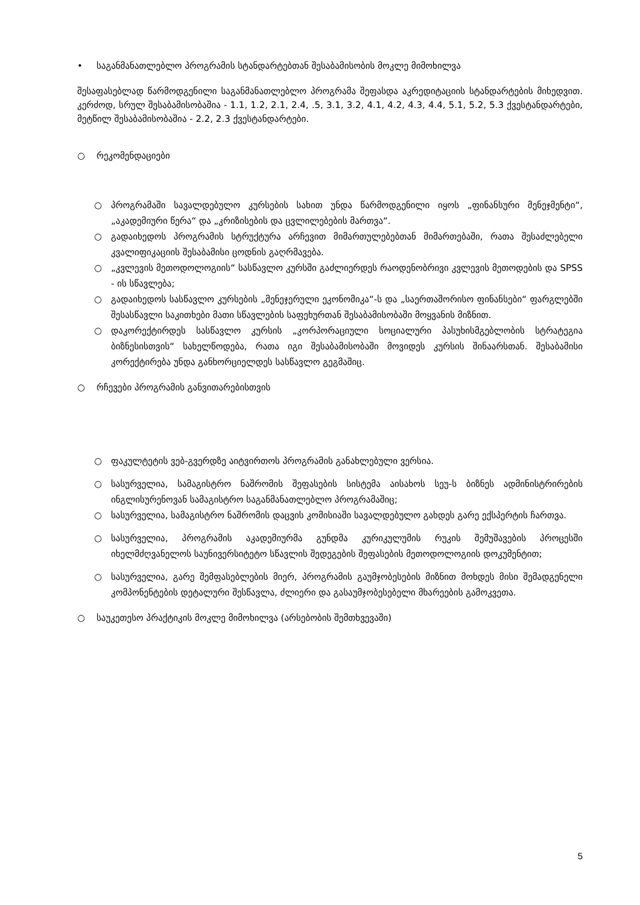• საგანმანათლებლო პროგრამის სტანდარტებთან შესაბამისობის მოკლე მიმოხილვა
შესაფასებლად წარმოდგენილი საგანმანათლებლო პროგრამა შეფასდა აკრედიტაციის სტანდარტების მიხედვით. კერძოდ, სრულ შესაბამისობაშია - 1.1, 1.2, 2.1, 2.4, .5, 3.1, 3.2, 4.1, 4.2, 4.3, 4.4, 5.1, 5.2, 5.3 ქვესტანდარტები, მეტწილ შესაბამისობაშია - 2.2, 2.3 ქვესტანდარტები.
○ რეკომენდაციები
○ პროგრამაში სავალდებულო კურსების სახით უნდა წარმოდგენილი იყოს „ფინანსური მენეჯმენტი“, „აკადემიური წერა“ და „კრიზისების და ცვლილებების მართვა“.
○ გადაიხედოს პროგრამის სტრუქტურა არჩევით მიმართულებებთან მიმართებაში, რათა შესაძლებელი კვალიფიკაციის შესაბამისი ცოდნის გაღრმავება.
○ „კვლევის მეთოდოლოგიის“ სასწავლო კურსში გაძლიერდეს რაოდენობრივი კვლევის მეთოდების და SPSS - ის სწავლება;
○ გადაიხედოს სასწავლო კურსების „მენეჯერული ეკონომიკა“-ს და „საერთაშორისო ფინანსები“ ფარგლებში შესასწავლი საკითხები მათი სწავლების საფეხურთან შესაბამისობაში მოყვანის მიზნით.
○ დაკორექტირდეს სასწავლო კურსის „კორპორაციული სოციალური პასუხისმგებლობის სტრატეგია ბიზნესისთვის“ სახელწოდება, რათა იგი შესაბამისობაში მოვიდეს კურსის შინაარსთან. შესაბამისი კორექტირება უნდა განხორციელდეს სასწავლო გეგმაშიც.
○ რჩევები პროგრამის განვითარებისთვის
○ ფაკულტეტის ვებ-გვერდზე აიტვირთოს პროგრამის განახლებული ვერსია.
○ სასურველია, სამაგისტრო ნაშრომის შეფასების სისტემა აისახოს სეუ-ს ბიზნეს ადმინისტრირების ინგლისურენოვან სამაგისტრო საგანმანათლებლო პროგრამაშიც;
○ სასურველია, სამაგისტრო ნაშრომის დაცვის კომისიაში სავალდებულო გახდეს გარე ექსპერტის ჩართვა.
○ სასურველია, პროგრამის აკადემიურმა გუნდმა კურიკულუმის რუკის შემუშავების პროცესში იხელმძღვანელოს საუნივერსიტეტო სწავლის შედეგების შეფასების მეთოდოლოგიის დოკუმენტით;
○ სასურველია, გარე შემფასებლების მიერ, პროგრამის გაუმჯობესების მიზნით მოხდეს მისი შემადგენელი კომპონენტების დეტალური შესწავლა, ძლიერი და გასაუმჯობესებელი მხარეების გამოკვეთა.
○ საუკეთესო პრაქტიკის მოკლე მიმოხილვა (არსებობის შემთხვევაში)
5